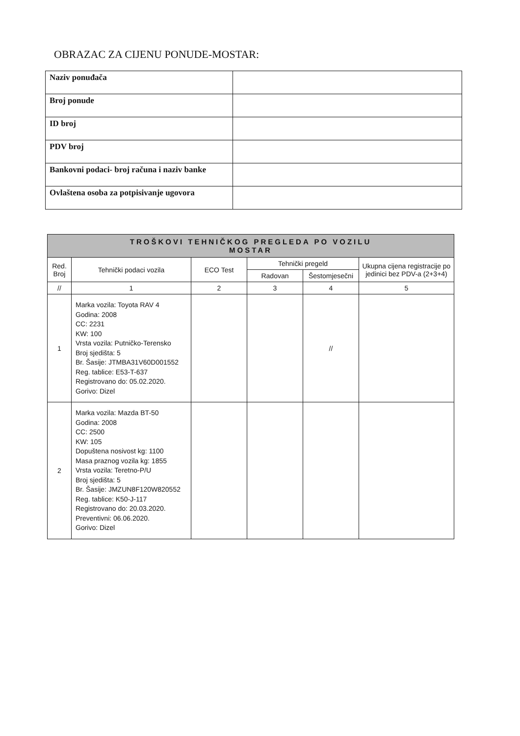OBRAZAC ZA CIJENU PONUDE-MOSTAR:
| Naziv ponuđača | |
| Broj ponude | |
| ID broj | |
| PDV broj | |
| Bankovni podaci- broj računa i naziv banke | |
| Ovlaštena osoba za potpisivanje ugovora | |
| TROŠKOVI TEHNIČKOG PREGLEDA PO VOZILU MOSTAR | | | | | |
| --- | --- | --- | --- | --- | --- |
| Red. Broj | Tehnički podaci vozila | ECO Test | Tehnički pregeld | | Ukupna cijena registracije po jedinici bez PDV-a (2+3+4) |
| | | | Radovan | Šestomjesečni | |
| // | 1 | 2 | 3 | 4 | 5 |
| 1 | Marka vozila: Toyota RAV 4 Godina: 2008 CC: 2231 KW: 100 Vrsta vozila: Putničko-Terensko Broj sjedišta: 5 Br. Šasije: JTMBA31V60D001552 Reg. tablice: E53-T-637 Registrovano do: 05.02.2020. Gorivo: Dizel | | | // | |
| 2 | Marka vozila: Mazda BT-50 Godina: 2008 CC: 2500 KW: 105 Dopuštena nosivost kg: 1100 Masa praznog vozila kg: 1855 Vrsta vozila: Teretno-P/U Broj sjedišta: 5 Br. Šasije: JMZUN8F120W820552 Reg. tablice: K50-J-117 Registrovano do: 20.03.2020. Preventivni: 06.06.2020. Gorivo: Dizel | | | | |